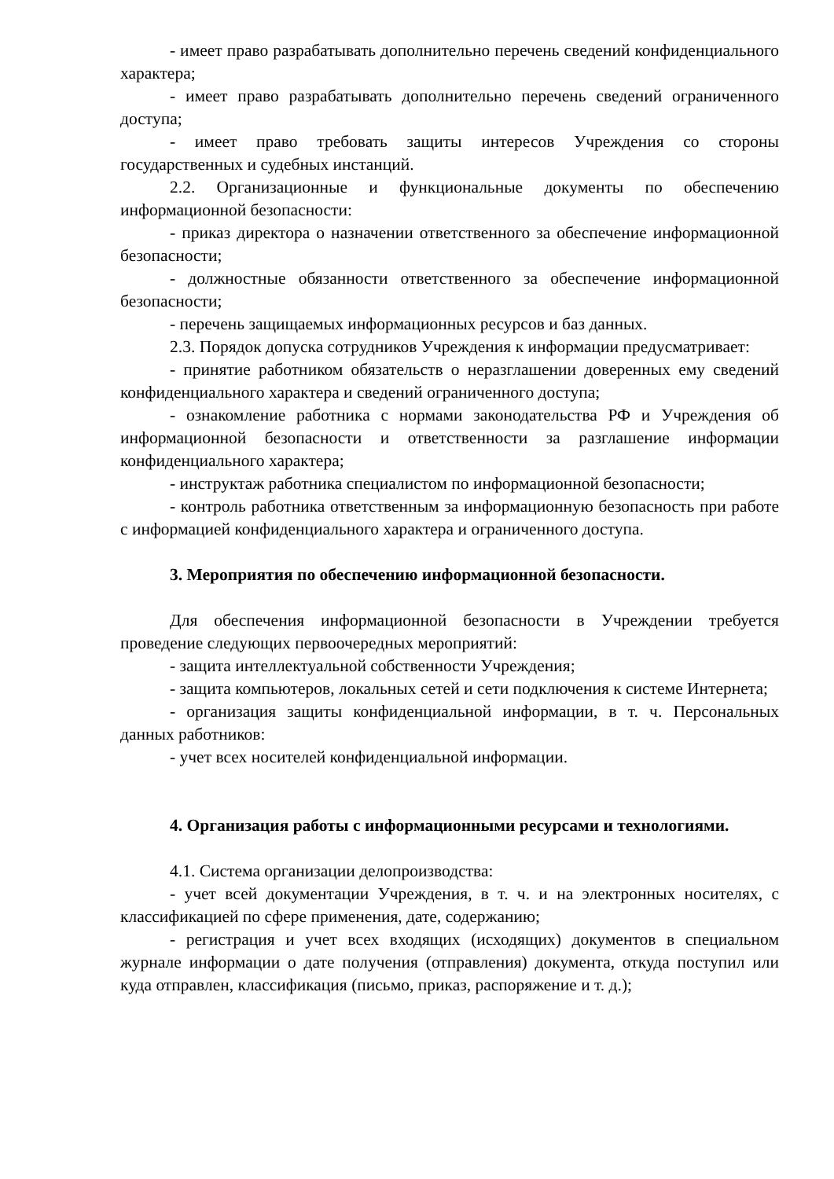- имеет право разрабатывать дополнительно перечень сведений конфиденциального характера;
- имеет право разрабатывать дополнительно перечень сведений ограниченного доступа;
- имеет право требовать защиты интересов Учреждения со стороны государственных и судебных инстанций.
2.2. Организационные и функциональные документы по обеспечению информационной безопасности:
- приказ директора о назначении ответственного за обеспечение информационной безопасности;
- должностные обязанности ответственного за обеспечение информационной безопасности;
- перечень защищаемых информационных ресурсов и баз данных.
2.3. Порядок допуска сотрудников Учреждения к информации предусматривает:
- принятие работником обязательств о неразглашении доверенных ему сведений конфиденциального характера и сведений ограниченного доступа;
- ознакомление работника с нормами законодательства РФ и Учреждения об информационной безопасности и ответственности за разглашение информации конфиденциального характера;
- инструктаж работника специалистом по информационной безопасности;
- контроль работника ответственным за информационную безопасность при работе с информацией конфиденциального характера и ограниченного доступа.
3. Мероприятия по обеспечению информационной безопасности.
Для обеспечения информационной безопасности в Учреждении требуется проведение следующих первоочередных мероприятий:
- защита интеллектуальной собственности Учреждения;
- защита компьютеров, локальных сетей и сети подключения к системе Интернета;
- организация защиты конфиденциальной информации, в т. ч. Персональных данных работников:
- учет всех носителей конфиденциальной информации.
4. Организация работы с информационными ресурсами и технологиями.
4.1. Система организации делопроизводства:
- учет всей документации Учреждения, в т. ч. и на электронных носителях, с классификацией по сфере применения, дате, содержанию;
- регистрация и учет всех входящих (исходящих) документов в специальном журнале информации о дате получения (отправления) документа, откуда поступил или куда отправлен, классификация (письмо, приказ, распоряжение и т. д.);